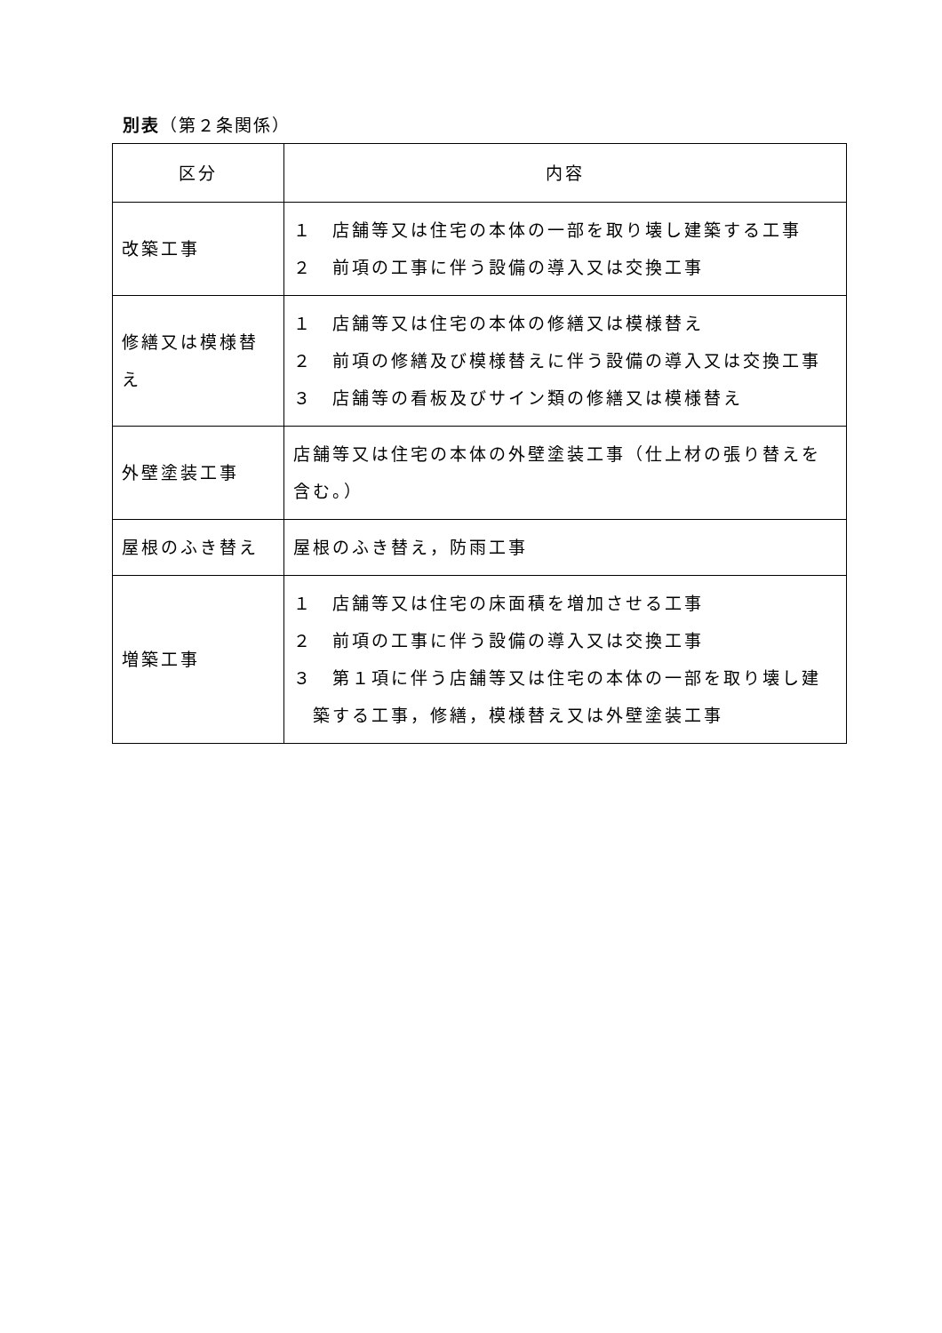別表（第２条関係）
| 区分 | 内容 |
| --- | --- |
| 改築工事 | １ 店舗等又は住宅の本体の一部を取り壊し建築する工事 ２ 前項の工事に伴う設備の導入又は交換工事 |
| 修繕又は模様替え | １ 店舗等又は住宅の本体の修繕又は模様替え ２ 前項の修繕及び模様替えに伴う設備の導入又は交換工事 ３ 店舗等の看板及びサイン類の修繕又は模様替え |
| 外壁塗装工事 | 店舗等又は住宅の本体の外壁塗装工事（仕上材の張り替えを含む。） |
| 屋根のふき替え | 屋根のふき替え，防雨工事 |
| 増築工事 | １ 店舗等又は住宅の床面積を増加させる工事 ２ 前項の工事に伴う設備の導入又は交換工事 ３ 第１項に伴う店舗等又は住宅の本体の一部を取り壊し建築する工事，修繕，模様替え又は外壁塗装工事 |